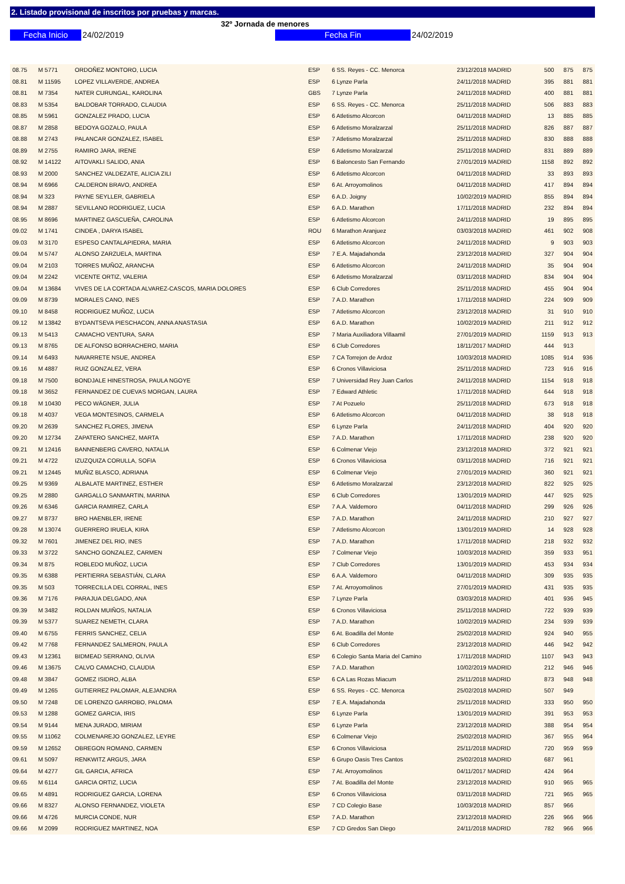2. Listado provisional de inscritos por pruebas y marcas.
32º Jornada de menores
Fecha Inicio 24/02/2019 Fecha Fin 24/02/2019
| 08.75 | M 5771 | ORDOÑEZ MONTORO, LUCIA | ESP | 6 SS. Reyes - CC. Menorca | 23/12/2018 MADRID | 500 | 875 | 875 |
| 08.81 | M 11595 | LOPEZ VILLAVERDE, ANDREA | ESP | 6 Lynze Parla | 24/11/2018 MADRID | 395 | 881 | 881 |
| 08.81 | M 7354 | NATER CURUNGAL, KAROLINA | GBS | 7 Lynze Parla | 24/11/2018 MADRID | 400 | 881 | 881 |
| 08.83 | M 5354 | BALDOBAR TORRADO, CLAUDIA | ESP | 6 SS. Reyes - CC. Menorca | 25/11/2018 MADRID | 506 | 883 | 883 |
| 08.85 | M 5961 | GONZALEZ PRADO, LUCIA | ESP | 6 Atletismo Alcorcon | 04/11/2018 MADRID | 13 | 885 | 885 |
| 08.87 | M 2858 | BEDOYA GOZALO, PAULA | ESP | 6 Atletismo Moralzarzal | 25/11/2018 MADRID | 826 | 887 | 887 |
| 08.88 | M 2743 | PALANCAR GONZALEZ, ISABEL | ESP | 7 Atletismo Moralzarzal | 25/11/2018 MADRID | 830 | 888 | 888 |
| 08.89 | M 2755 | RAMIRO JARA, IRENE | ESP | 6 Atletismo Moralzarzal | 25/11/2018 MADRID | 831 | 889 | 889 |
| 08.92 | M 14122 | AITOVAKLI SALIDO, ANIA | ESP | 6 Baloncesto San Fernando | 27/01/2019 MADRID | 1158 | 892 | 892 |
| 08.93 | M 2000 | SANCHEZ VALDEZATE, ALICIA ZILI | ESP | 6 Atletismo Alcorcon | 04/11/2018 MADRID | 33 | 893 | 893 |
| 08.94 | M 6966 | CALDERON BRAVO, ANDREA | ESP | 6 At. Arroyomolinos | 04/11/2018 MADRID | 417 | 894 | 894 |
| 08.94 | M 323 | PAYNE SEYLLER, GABRIELA | ESP | 6 A.D. Joigny | 10/02/2019 MADRID | 855 | 894 | 894 |
| 08.94 | M 2887 | SEVILLANO RODRIGUEZ, LUCIA | ESP | 6 A.D. Marathon | 17/11/2018 MADRID | 232 | 894 | 894 |
| 08.95 | M 8696 | MARTINEZ GASCUEÑA, CAROLINA | ESP | 6 Atletismo Alcorcon | 24/11/2018 MADRID | 19 | 895 | 895 |
| 09.02 | M 1741 | CINDEA , DARYA ISABEL | ROU | 6 Marathon Aranjuez | 03/03/2018 MADRID | 461 | 902 | 908 |
| 09.03 | M 3170 | ESPESO CANTALAPIEDRA, MARIA | ESP | 6 Atletismo Alcorcon | 24/11/2018 MADRID | 9 | 903 | 903 |
| 09.04 | M 5747 | ALONSO ZARZUELA, MARTINA | ESP | 7 E.A. Majadahonda | 23/12/2018 MADRID | 327 | 904 | 904 |
| 09.04 | M 2103 | TORRES MUÑOZ, ARANCHA | ESP | 6 Atletismo Alcorcon | 24/11/2018 MADRID | 35 | 904 | 904 |
| 09.04 | M 2242 | VICENTE ORTIZ, VALERIA | ESP | 6 Atletismo Moralzarzal | 03/11/2018 MADRID | 834 | 904 | 904 |
| 09.04 | M 13684 | VIVES DE LA CORTADA ALVAREZ-CASCOS, MARIA DOLORES | ESP | 6 Club Corredores | 25/11/2018 MADRID | 455 | 904 | 904 |
| 09.09 | M 8739 | MORALES CANO, INES | ESP | 7 A.D. Marathon | 17/11/2018 MADRID | 224 | 909 | 909 |
| 09.10 | M 8458 | RODRIGUEZ MUÑOZ, LUCIA | ESP | 7 Atletismo Alcorcon | 23/12/2018 MADRID | 31 | 910 | 910 |
| 09.12 | M 13842 | BYDANTSEVA PIESCHACON, ANNA ANASTASIA | ESP | 6 A.D. Marathon | 10/02/2019 MADRID | 211 | 912 | 912 |
| 09.13 | M 5413 | CAMACHO VENTURA, SARA | ESP | 7 Maria Auxiliadora Villaamil | 27/01/2019 MADRID | 1159 | 913 | 913 |
| 09.13 | M 8765 | DE ALFONSO BORRACHERO, MARIA | ESP | 6 Club Corredores | 18/11/2017 MADRID | 444 | 913 | |
| 09.14 | M 6493 | NAVARRETE NSUE, ANDREA | ESP | 7 CA Torrejon de Ardoz | 10/03/2018 MADRID | 1085 | 914 | 936 |
| 09.16 | M 4887 | RUIZ GONZALEZ, VERA | ESP | 6 Cronos Villaviciosa | 25/11/2018 MADRID | 723 | 916 | 916 |
| 09.18 | M 7500 | BONDJALE HINESTROSA, PAULA NGOYE | ESP | 7 Universidad Rey Juan Carlos | 24/11/2018 MADRID | 1154 | 918 | 918 |
| 09.18 | M 3652 | FERNANDEZ DE CUEVAS MORGAN, LAURA | ESP | 7 Edward Athletic | 17/11/2018 MADRID | 644 | 918 | 918 |
| 09.18 | M 10430 | PECO WÄGNER, JULIA | ESP | 7 At Pozuelo | 25/11/2018 MADRID | 673 | 918 | 918 |
| 09.18 | M 4037 | VEGA MONTESINOS, CARMELA | ESP | 6 Atletismo Alcorcon | 04/11/2018 MADRID | 38 | 918 | 918 |
| 09.20 | M 2639 | SANCHEZ FLORES, JIMENA | ESP | 6 Lynze Parla | 24/11/2018 MADRID | 404 | 920 | 920 |
| 09.20 | M 12734 | ZAPATERO SANCHEZ, MARTA | ESP | 7 A.D. Marathon | 17/11/2018 MADRID | 238 | 920 | 920 |
| 09.21 | M 12416 | BANNENBERG CAVERO, NATALIA | ESP | 6 Colmenar Viejo | 23/12/2018 MADRID | 372 | 921 | 921 |
| 09.21 | M 4722 | IZUZQUIZA CORULLA, SOFIA | ESP | 6 Cronos Villaviciosa | 03/11/2018 MADRID | 716 | 921 | 921 |
| 09.21 | M 12445 | MUÑIZ BLASCO, ADRIANA | ESP | 6 Colmenar Viejo | 27/01/2019 MADRID | 360 | 921 | 921 |
| 09.25 | M 9369 | ALBALATE MARTINEZ, ESTHER | ESP | 6 Atletismo Moralzarzal | 23/12/2018 MADRID | 822 | 925 | 925 |
| 09.25 | M 2880 | GARGALLO SANMARTIN, MARINA | ESP | 6 Club Corredores | 13/01/2019 MADRID | 447 | 925 | 925 |
| 09.26 | M 6346 | GARCIA RAMIREZ, CARLA | ESP | 7 A.A. Valdemoro | 04/11/2018 MADRID | 299 | 926 | 926 |
| 09.27 | M 8737 | BRO HAENBLER, IRENE | ESP | 7 A.D. Marathon | 24/11/2018 MADRID | 210 | 927 | 927 |
| 09.28 | M 13074 | GUERRERO IRUELA, KIRA | ESP | 7 Atletismo Alcorcon | 13/01/2019 MADRID | 14 | 928 | 928 |
| 09.32 | M 7601 | JIMENEZ DEL RIO, INES | ESP | 7 A.D. Marathon | 17/11/2018 MADRID | 218 | 932 | 932 |
| 09.33 | M 3722 | SANCHO GONZALEZ, CARMEN | ESP | 7 Colmenar Viejo | 10/03/2018 MADRID | 359 | 933 | 951 |
| 09.34 | M 875 | ROBLEDO MUÑOZ, LUCIA | ESP | 7 Club Corredores | 13/01/2019 MADRID | 453 | 934 | 934 |
| 09.35 | M 6388 | PERTIERRA SEBASTIÁN, CLARA | ESP | 6 A.A. Valdemoro | 04/11/2018 MADRID | 309 | 935 | 935 |
| 09.35 | M 503 | TORRECILLA DEL CORRAL, INES | ESP | 7 At. Arroyomolinos | 27/01/2019 MADRID | 431 | 935 | 935 |
| 09.36 | M 7176 | PARAJUA DELGADO, ANA | ESP | 7 Lynze Parla | 03/03/2018 MADRID | 401 | 936 | 945 |
| 09.39 | M 3482 | ROLDAN MUIÑOS, NATALIA | ESP | 6 Cronos Villaviciosa | 25/11/2018 MADRID | 722 | 939 | 939 |
| 09.39 | M 5377 | SUAREZ NEMETH, CLARA | ESP | 7 A.D. Marathon | 10/02/2019 MADRID | 234 | 939 | 939 |
| 09.40 | M 6755 | FERRIS SANCHEZ, CELIA | ESP | 6 At. Boadilla del Monte | 25/02/2018 MADRID | 924 | 940 | 955 |
| 09.42 | M 7768 | FERNANDEZ SALMERON, PAULA | ESP | 6 Club Corredores | 23/12/2018 MADRID | 446 | 942 | 942 |
| 09.43 | M 12361 | BIDMEAD SERRANO, OLIVIA | ESP | 6 Colegio Santa Maria del Camino | 17/11/2018 MADRID | 1107 | 943 | 943 |
| 09.46 | M 13675 | CALVO CAMACHO, CLAUDIA | ESP | 7 A.D. Marathon | 10/02/2019 MADRID | 212 | 946 | 946 |
| 09.48 | M 3847 | GOMEZ ISIDRO, ALBA | ESP | 6 CA Las Rozas Miacum | 25/11/2018 MADRID | 873 | 948 | 948 |
| 09.49 | M 1265 | GUTIERREZ PALOMAR, ALEJANDRA | ESP | 6 SS. Reyes - CC. Menorca | 25/02/2018 MADRID | 507 | 949 | |
| 09.50 | M 7248 | DE LORENZO GARROBO, PALOMA | ESP | 7 E.A. Majadahonda | 25/11/2018 MADRID | 333 | 950 | 950 |
| 09.53 | M 1288 | GOMEZ GARCIA, IRIS | ESP | 6 Lynze Parla | 13/01/2019 MADRID | 391 | 953 | 953 |
| 09.54 | M 9144 | MENA JURADO, MIRIAM | ESP | 6 Lynze Parla | 23/12/2018 MADRID | 388 | 954 | 954 |
| 09.55 | M 11062 | COLMENAREJO GONZALEZ, LEYRE | ESP | 6 Colmenar Viejo | 25/02/2018 MADRID | 367 | 955 | 964 |
| 09.59 | M 12652 | OBREGON ROMANO, CARMEN | ESP | 6 Cronos Villaviciosa | 25/11/2018 MADRID | 720 | 959 | 959 |
| 09.61 | M 5097 | RENKWITZ ARGUS, JARA | ESP | 6 Grupo Oasis Tres Cantos | 25/02/2018 MADRID | 687 | 961 | |
| 09.64 | M 4277 | GIL GARCIA, AFRICA | ESP | 7 At. Arroyomolinos | 04/11/2017 MADRID | 424 | 964 | |
| 09.65 | M 6114 | GARCIA ORTIZ, LUCIA | ESP | 7 At. Boadilla del Monte | 23/12/2018 MADRID | 910 | 965 | 965 |
| 09.65 | M 4891 | RODRIGUEZ GARCIA, LORENA | ESP | 6 Cronos Villaviciosa | 03/11/2018 MADRID | 721 | 965 | 965 |
| 09.66 | M 8327 | ALONSO FERNANDEZ, VIOLETA | ESP | 7 CD Colegio Base | 10/03/2018 MADRID | 857 | 966 | |
| 09.66 | M 4726 | MURCIA CONDE, NUR | ESP | 7 A.D. Marathon | 23/12/2018 MADRID | 226 | 966 | 966 |
| 09.66 | M 2099 | RODRIGUEZ MARTINEZ, NOA | ESP | 7 CD Gredos San Diego | 24/11/2018 MADRID | 782 | 966 | 966 |